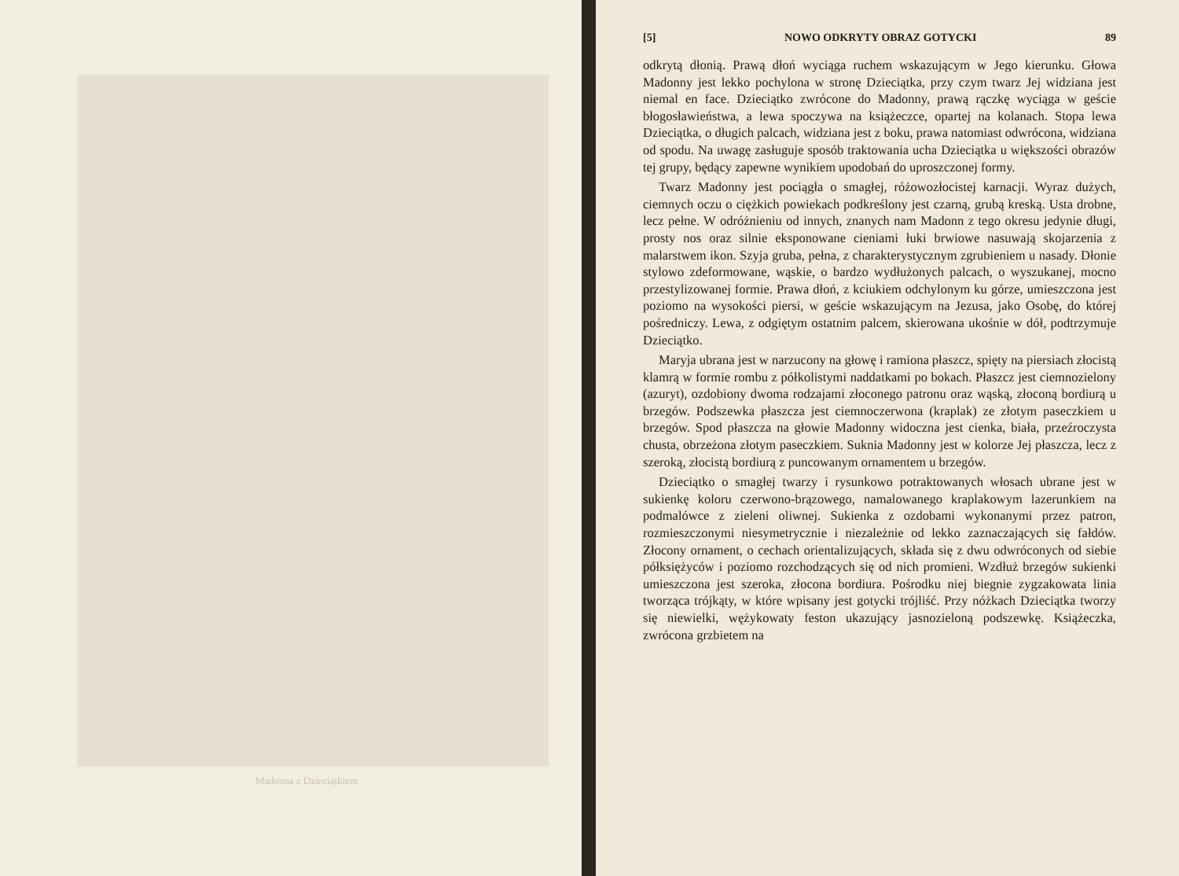Madonna z Dzieciątkiem
[5] NOWO ODKRYTY OBRAZ GOTYCKI 89
odkrytą dłonią. Prawą dłoń wyciąga ruchem wskazującym w Jego kierunku. Głowa Madonny jest lekko pochylona w stronę Dzieciątka, przy czym twarz Jej widziana jest niemal en face. Dzieciątko zwrócone do Madonny, prawą rączkę wyciąga w geście błogosławieństwa, a lewa spoczywa na książeczce, opartej na kolanach. Stopa lewa Dzieciątka, o długich palcach, widziana jest z boku, prawa natomiast odwrócona, widziana od spodu. Na uwagę zasługuje sposób traktowania ucha Dzieciątka u większości obrazów tej grupy, będący zapewne wynikiem upodobań do uproszczonej formy.
Twarz Madonny jest pociągła o smagłej, różowozłocistej karnacji. Wyraz dużych, ciemnych oczu o ciężkich powiekach podkreślony jest czarną, grubą kreską. Usta drobne, lecz pełne. W odróżnieniu od innych, znanych nam Madonn z tego okresu jedynie długi, prosty nos oraz silnie eksponowane cieniami łuki brwiowe nasuwają skojarzenia z malarstwem ikon. Szyja gruba, pełna, z charakterystycznym zgrubieniem u nasady. Dłonie stylowo zdeformowane, wąskie, o bardzo wydłużonych palcach, o wyszukanej, mocno przestylizowanej formie. Prawa dłoń, z kciukiem odchylonym ku górze, umieszczona jest poziomo na wysokości piersi, w geście wskazującym na Jezusa, jako Osobę, do której pośredniczy. Lewa, z odgiętym ostatnim palcem, skierowana ukośnie w dół, podtrzymuje Dzieciątko.
Maryja ubrana jest w narzucony na głowę i ramiona płaszcz, spięty na piersiach złocistą klamrą w formie rombu z półkolistymi naddatkami po bokach. Płaszcz jest ciemnozielony (azuryt), ozdobiony dwoma rodzajami złoconego patronu oraz wąską, złoconą bordiurą u brzegów. Podszewka płaszcza jest ciemnoczerwona (kraplak) ze złotym paseczkiem u brzegów. Spod płaszcza na głowie Madonny widoczna jest cienka, biała, przeźroczysta chusta, obrzeżona złotym paseczkiem. Suknia Madonny jest w kolorze Jej płaszcza, lecz z szeroką, złocistą bordiurą z puncowanym ornamentem u brzegów.
Dzieciątko o smagłej twarzy i rysunkowo potraktowanych włosach ubrane jest w sukienkę koloru czerwono-brązowego, namalowanego kraplakowym lazerunkiem na podmalówce z zieleni oliwnej. Sukienka z ozdobami wykonanymi przez patron, rozmieszczonymi niesymetrycznie i niezależnie od lekko zaznaczających się fałdów. Złocony ornament, o cechach orientalizujących, składa się z dwu odwróconych od siebie półksiężyców i poziomo rozchodzących się od nich promieni. Wzdłuż brzegów sukienki umieszczona jest szeroka, złocona bordiura. Pośrodku niej biegnie zygzakowata linia tworząca trójkąty, w które wpisany jest gotycki trójliść. Przy nóżkach Dzieciątka tworzy się niewielki, wężykowaty feston ukazujący jasnozieloną podszewkę. Książeczka, zwrócona grzbietem na